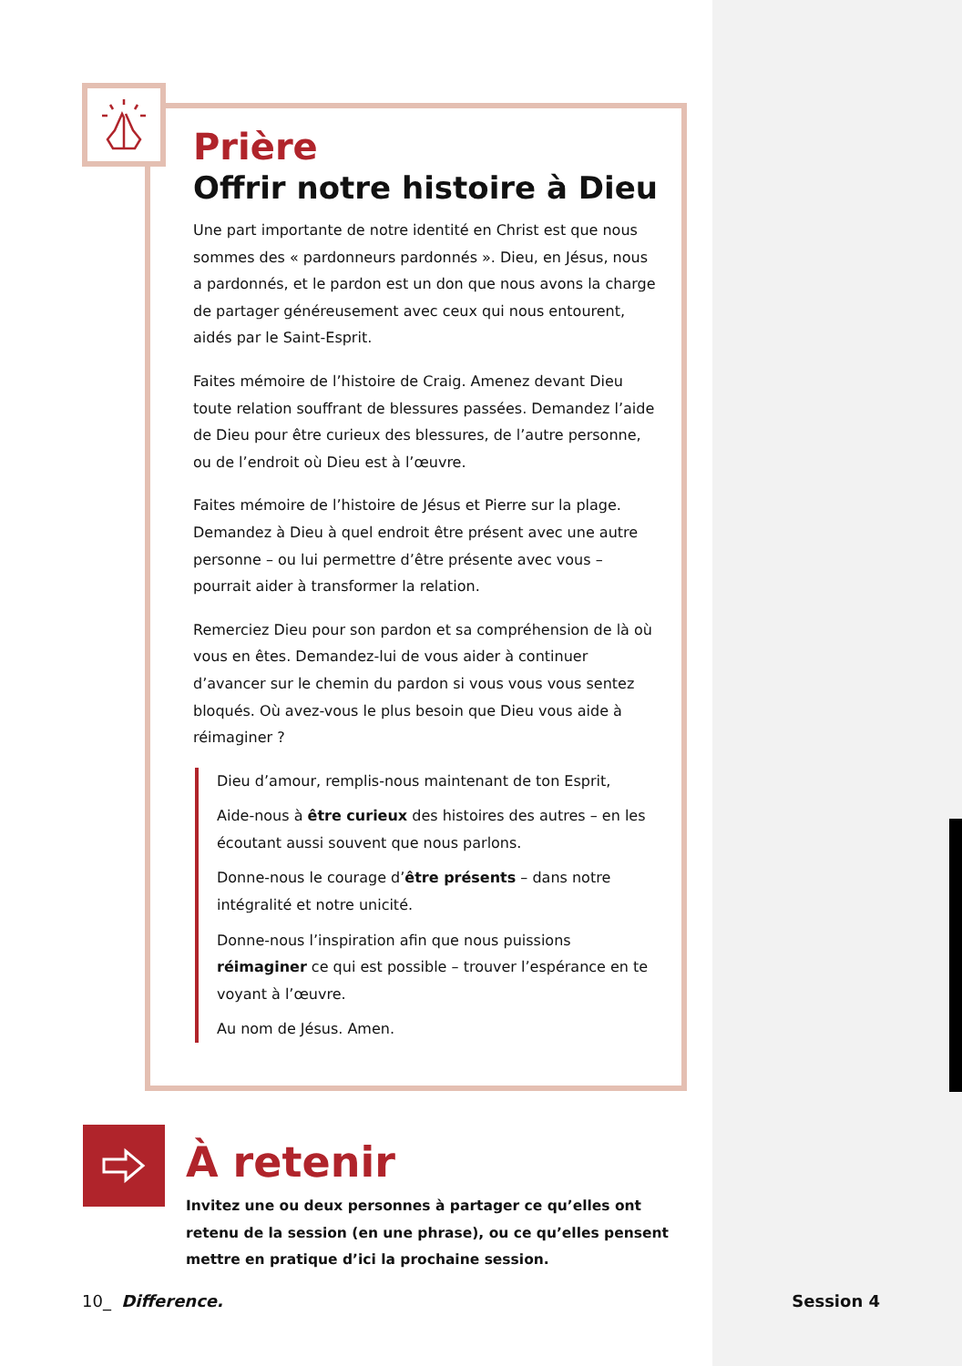Prière
Offrir notre histoire à Dieu
Une part importante de notre identité en Christ est que nous sommes des « pardonneurs pardonnés ». Dieu, en Jésus, nous a pardonnés, et le pardon est un don que nous avons la charge de partager généreusement avec ceux qui nous entourent, aidés par le Saint-Esprit.
Faites mémoire de l’histoire de Craig. Amenez devant Dieu toute relation souffrant de blessures passées. Demandez l’aide de Dieu pour être curieux des blessures, de l’autre personne, ou de l’endroit où Dieu est à l’œuvre.
Faites mémoire de l’histoire de Jésus et Pierre sur la plage. Demandez à Dieu à quel endroit être présent avec une autre personne – ou lui permettre d’être présente avec vous – pourrait aider à transformer la relation.
Remerciez Dieu pour son pardon et sa compréhension de là où vous en êtes. Demandez-lui de vous aider à continuer d’avancer sur le chemin du pardon si vous vous vous sentez bloqués. Où avez-vous le plus besoin que Dieu vous aide à réimaginer ?
Dieu d’amour, remplis-nous maintenant de ton Esprit,
Aide-nous à être curieux des histoires des autres – en les écoutant aussi souvent que nous parlons.
Donne-nous le courage d’être présents – dans notre intégralité et notre unicité.
Donne-nous l’inspiration afin que nous puissions réimaginer ce qui est possible – trouver l’espérance en te voyant à l’œuvre.
Au nom de Jésus. Amen.
À retenir
Invitez une ou deux personnes à partager ce qu’elles ont retenu de la session (en une phrase), ou ce qu’elles pensent mettre en pratique d’ici la prochaine session.
10_ Difference. Session 4